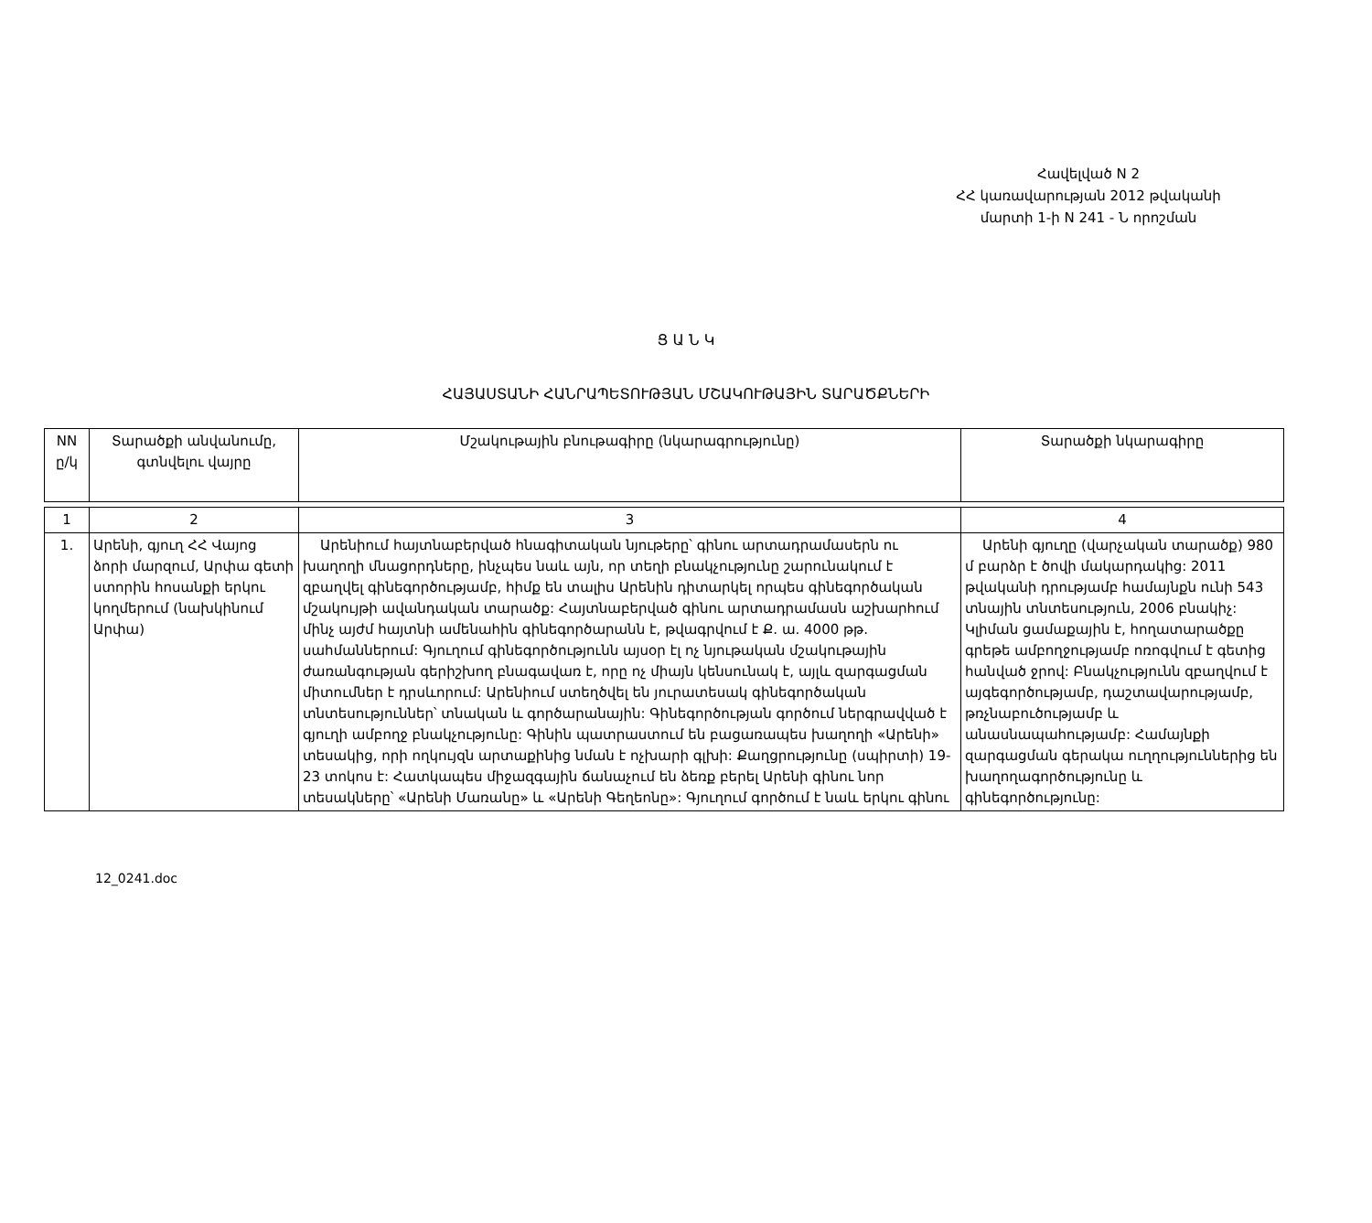Հավելված N 2
ՀՀ կառավարության 2012 թվականի
մարտի 1-ի N 241 - Ն որոշման
Ց Ա Ն Կ
ՀԱՅԱՍՏԱՆԻ ՀԱՆՐԱՊԵՏՈՒԹՅԱՆ ՄՇԱԿՈՒԹԱՅԻՆ ՏԱՐԱԾՔՆԵՐԻ
| NN ը/կ | Տարածքի անվանումը, գտնվելու վայրը | Մշակութային բնութագիրը (նկարագրությունը) | Տարածքի նկարագիրը |
| 1 | 2 | 3 | 4 |
| 1. | Արենի, գյուղ ՀՀ Վայոց ձորի մարզում, Արփա գետի ստորին հոսանքի երկու կողմերում (նախկինում Արփա) | Արենիում հայտնաբերված հնագիտական նյութերը՝ գինու արտադրամասերն ու խաղողի մնացորդները, ինչպես նաև այն, որ տեղի բնակչությունը շարունակում է զբաղվել գինեգործությամբ, հիմք են տալիս Արենին դիտարկել որպես գինեգործական մշակույթի ավանդական տարածք: Հայտնաբերված գինու արտադրամասն աշխարհում մինչ այժմ հայտնի ամենահին գինեգործարանն է, թվագրվում է Ք. ա. 4000 թթ. սահմաններում: Գյուղում գինեգործությունն այսօր էլ ոչ նյութական մշակութային ժառանգության գերիշխող բնագավառ է, որը ոչ միայն կենսունակ է, այլև զարգացման միտումներ է դրսևորում: Արենիում ստեղծվել են յուրատեսակ գինեգործական տնտեսություններ՝ տնական և գործարանային: Գինեգործության գործում ներգրավված է գյուղի ամբողջ բնակչությունը: Գինին պատրաստում են բացառապես խաղողի «Արենի» տեսակից, որի ողկույզն արտաքինից նման է ոչխարի գլխի: Քաղցրությունը (սպիրտի) 19-23 տոկոս է: Հատկապես միջազգային ճանաչում են ձեռք բերել Արենի գինու նոր տեսակները՝ «Արենի Մառանը» և «Արենի Գեղեոնը»: Գյուղում գործում է նաև երկու գինու | Արենի գյուղը (վարչական տարածք) 980 մ բարձր է ծովի մակարդակից: 2011 թվականի դրությամբ համայնքն ունի 543 տնային տնտեսություն, 2006 բնակիչ: Կլիման ցամաքային է, հողատարածքը գրեթե ամբողջությամբ ոռոգվում է գետից հանված ջրով: Բնակչությունն զբաղվում է այգեգործությամբ, դաշտավարությամբ, թռչնաբուծությամբ և անասնապահությամբ: Համայնքի զարգացման գերակա ուղղություններից են խաղողագործությունը և գինեգործությունը: |
12_0241.doc